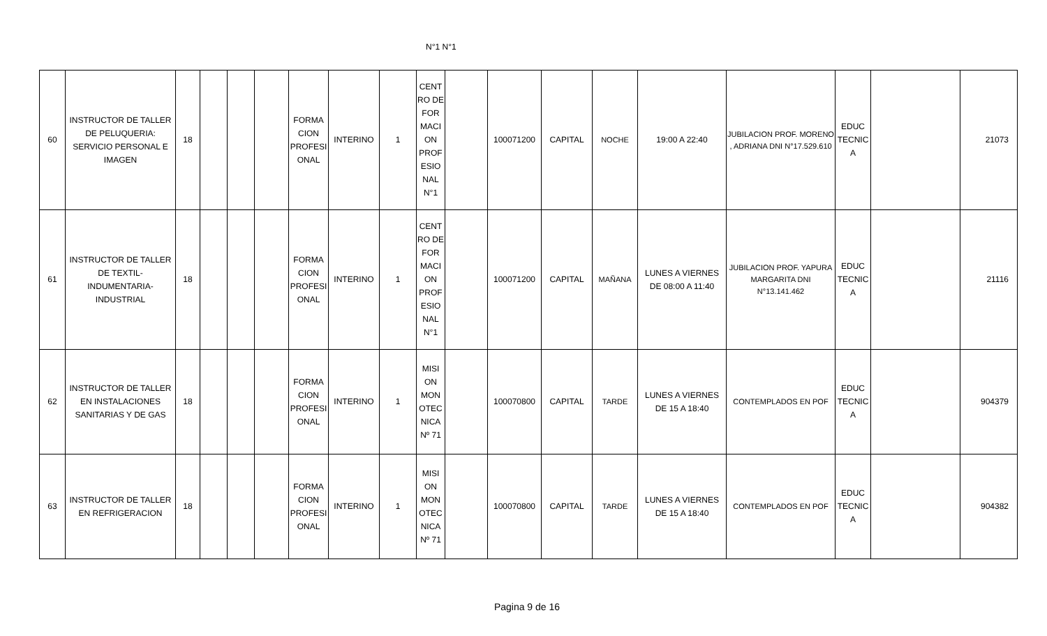N°1 N°1
| 60 | INSTRUCTOR DE TALLER DE PELUQUERIA: SERVICIO PERSONAL E IMAGEN | 18 | | | | FORMA CION PROFESI ONAL | INTERINO | 1 | CENT RO DE FOR MACI ON PROF ESIO NAL N°1 | | 100071200 | CAPITAL | NOCHE | 19:00 A 22:40 | JUBILACION PROF. MORENO , ADRIANA DNI N°17.529.610 | EDUC TECNIC A | | 21073 |
| 61 | INSTRUCTOR DE TALLER DE TEXTIL-INDUMENTARIA-INDUSTRIAL | 18 | | | | FORMA CION PROFESI ONAL | INTERINO | 1 | CENT RO DE FOR MACI ON PROF ESIO NAL N°1 | | 100071200 | CAPITAL | MAÑANA | LUNES A VIERNES DE 08:00 A 11:40 | JUBILACION PROF. YAPURA MARGARITA DNI N°13.141.462 | EDUC TECNIC A | | 21116 |
| 62 | INSTRUCTOR DE TALLER EN INSTALACIONES SANITARIAS Y DE GAS | 18 | | | | FORMA CION PROFESI ONAL | INTERINO | 1 | MISI ON MON OTEC NICA Nº 71 | | 100070800 | CAPITAL | TARDE | LUNES A VIERNES DE 15 A 18:40 | CONTEMPLADOS EN POF | EDUC TECNIC A | | 904379 |
| 63 | INSTRUCTOR DE TALLER EN REFRIGERACION | 18 | | | | FORMA CION PROFESI ONAL | INTERINO | 1 | MISI ON MON OTEC NICA Nº 71 | | 100070800 | CAPITAL | TARDE | LUNES A VIERNES DE 15 A 18:40 | CONTEMPLADOS EN POF | EDUC TECNIC A | | 904382 |
Pagina 9 de 16